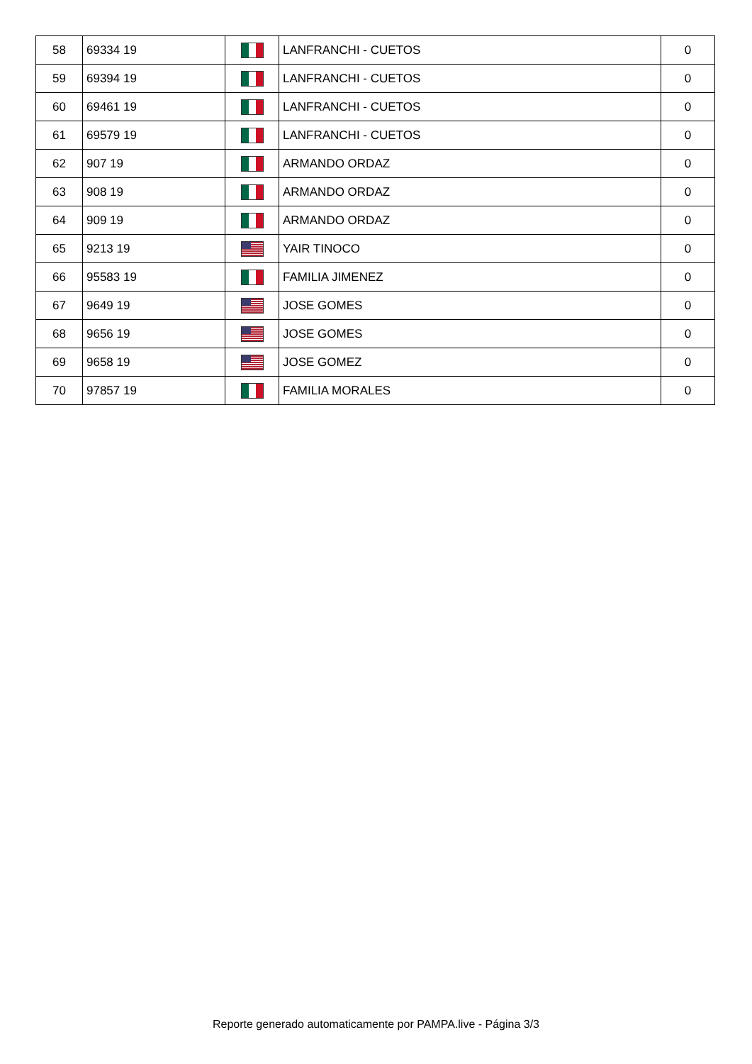| 58 | 69334 19 | | LANFRANCHI - CUETOS | 0 |
| 59 | 69394 19 | | LANFRANCHI - CUETOS | 0 |
| 60 | 69461 19 | | LANFRANCHI - CUETOS | 0 |
| 61 | 69579 19 | | LANFRANCHI - CUETOS | 0 |
| 62 | 907 19 | | ARMANDO ORDAZ | 0 |
| 63 | 908 19 | | ARMANDO ORDAZ | 0 |
| 64 | 909 19 | | ARMANDO ORDAZ | 0 |
| 65 | 9213 19 | | YAIR TINOCO | 0 |
| 66 | 95583 19 | | FAMILIA JIMENEZ | 0 |
| 67 | 9649 19 | | JOSE GOMES | 0 |
| 68 | 9656 19 | | JOSE GOMES | 0 |
| 69 | 9658 19 | | JOSE GOMEZ | 0 |
| 70 | 97857 19 | | FAMILIA MORALES | 0 |
Reporte generado automaticamente por PAMPA.live - Página 3/3